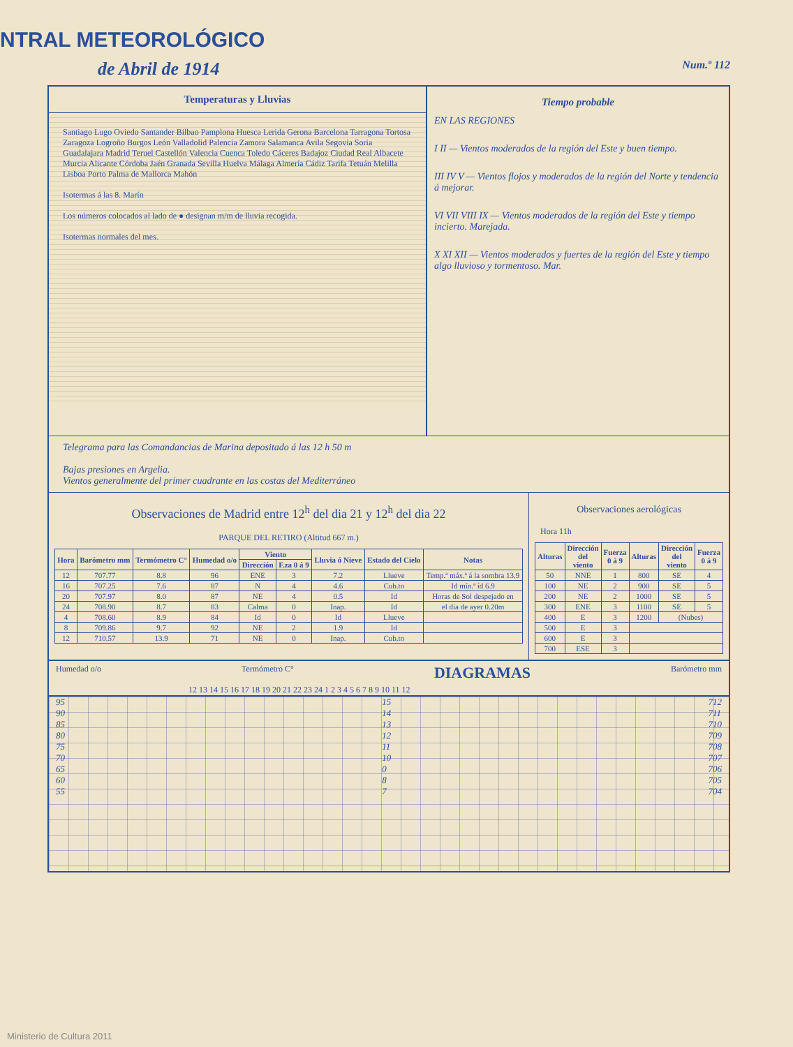NTRAL METEOROLÓGICO
de Abril de 1914 Num.º 112
Temperaturas y Lluvias
Santiago Lugo Oviedo Santander Bilbao Pamplona Huesca Lerida Gerona Barcelona Tarragona Tortosa Zaragoza Logroño Burgos León Valladolid Palencia Zamora Salamanca Avila Segovia Soria Guadalajara Madrid Teruel Castellón Valencia Cuenca Toledo Cáceres Badajoz Ciudad Real Albacete Murcia Alicante Córdoba Jaén Granada Sevilla Huelva Málaga Almería Cádiz Tarifa Tetuán Melilla Lisboa Porto Palma de Mallorca Mahón
Isotermas á las 8. Marín
Los números colocados al lado de ● designan m/m de lluvia recogida.
Isotermas normales del mes.
Tiempo probable
EN LAS REGIONES
I II — Vientos moderados de la región del Este y buen tiempo.
III IV V — Vientos flojos y moderados de la región del Norte y tendencia á mejorar.
VI VII VIII IX — Vientos moderados de la región del Este y tiempo incierto. Marejada.
X XI XII — Vientos moderados y fuertes de la región del Este y tiempo algo lluvioso y tormentoso. Mar.
Telegrama para las Comandancias de Marina depositado á las 12 h 50 m
Bajas presiones en Argelia.
Vientos generalmente del primer cuadrante en las costas del Mediterráneo
Observaciones de Madrid entre 12<sup>h</sup> del dia 21 y 12<sup>h</sup> del dia 22
PARQUE DEL RETIRO (Altitud 667 m.)
| Hora | Barómetro mm | Termómetro C° | Humedad o/o | Viento | | Lluvia ó Nieve | Estado del Cielo | Notas |
| --- | --- | --- | --- | --- | --- | --- | --- | --- |
| | | | | Dirección | F.za 0 á 9 | | | |
| 12 | 707.77 | 8.8 | 96 | ENE | 3 | 7.2 | Llueve | Temp.ª máx.ª á la sombra 13.9 |
| 16 | 707.25 | 7.6 | 87 | N | 4 | 4.6 | Cub.to | Id mín.ª íd 6.9 |
| 20 | 707.97 | 8.0 | 87 | NE | 4 | 0.5 | Id | Horas de Sol despejado en |
| 24 | 708.90 | 8.7 | 83 | Calma | 0 | Inap. | Id | el dia de ayer 0.20m |
| 4 | 708.60 | 8.9 | 84 | Id | 0 | Id | Llueve | |
| 8 | 709.86 | 9.7 | 92 | NE | 2 | 1.9 | Id | |
| 12 | 710.57 | 13.9 | 71 | NE | 0 | Inap. | Cub.to | |
Observaciones aerológicas
Hora 11h
| Alturas | Dirección del viento | Fuerza 0 á 9 | Alturas | Dirección del viento | Fuerza 0 á 9 |
| --- | --- | --- | --- | --- | --- |
| 50 | NNE | 1 | 800 | SE | 4 |
| 100 | NE | 2 | 900 | SE | 5 |
| 200 | NE | 2 | 1000 | SE | 5 |
| 300 | ENE | 3 | 1100 | SE | 5 |
| 400 | E | 3 | 1200 | (Nubes) | |
| 500 | E | 3 | | | |
| 600 | E | 3 | | | |
| 700 | ESE | 3 | | | |
Humedad o/o Termómetro C° DIAGRAMAS Barómetro mm
12 13 14 15 16 17 18 19 20 21 22 23 24 1 2 3 4 5 6 7 8 9 10 11 12
95
90
85
80
75
70
65
60
55
15
14
13
12
11
10
0
8
7
712
711
710
709
708
707
706
705
704
Ministerio de Cultura 2011